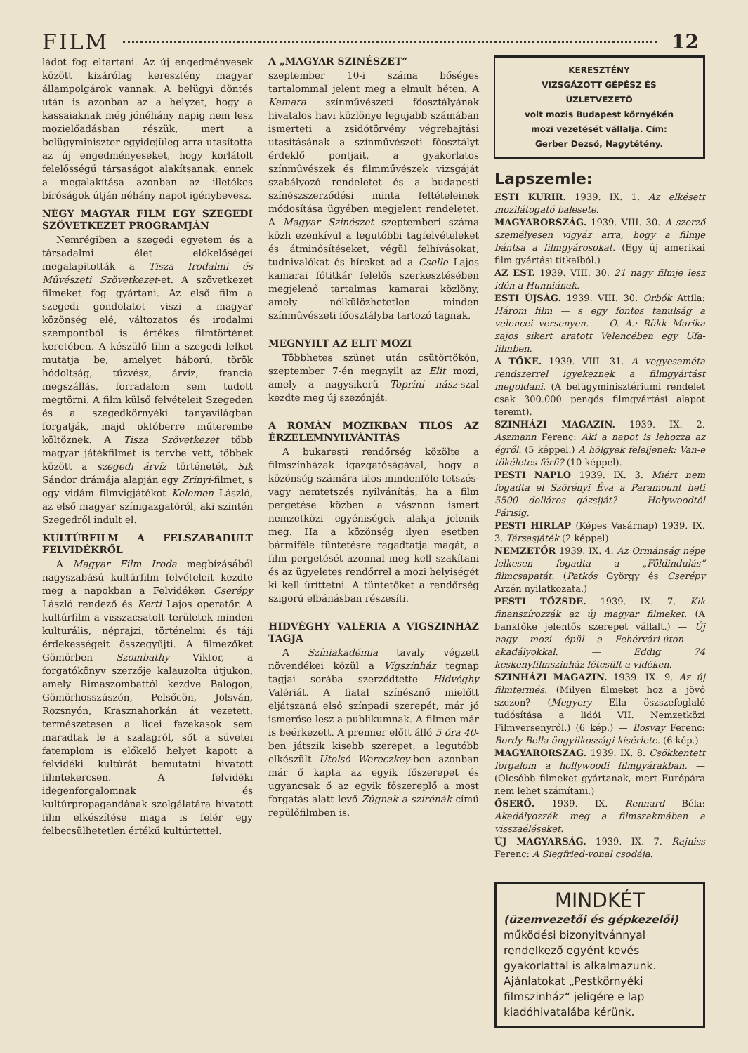FILM 12
ládot fog eltartani. Az új engedményesek között kizárólag keresztény magyar állampolgárok vannak. A belügyi döntés után is azonban az a helyzet, hogy a kassaiaknak még jónéhány napig nem lesz mozielőadásban részük, mert a belügyminiszter egyidejüleg arra utasította az új engedményeseket, hogy korlátolt felelősségű társaságot alakítsanak, ennek a megalakítása azonban az illetékes bíróságok útján néhány napot igénybevesz.
NÉGY MAGYAR FILM EGY SZEGEDI SZÖVETKEZET PROGRAMJÁN
Nemrégiben a szegedi egyetem és a társadalmi élet előkelőségei megalapították a Tisza Irodalmi és Művészeti Szövetkezet-et. A szövetkezet filmeket fog gyártani. Az első film a szegedi gondolatot viszi a magyar közönség elé, változatos és irodalmi szempontból is értékes filmtörténet keretében. A készülő film a szegedi lelket mutatja be, amelyet háború, török hódoltság, tűzvész, árvíz, francia megszállás, forradalom sem tudott megtörni. A film külső felvételeit Szegeden és a szegedkörnyéki tanyavilágban forgatják, majd októberre műterembe költöznek. A Tisza Szövetkezet több magyar játékfilmet is tervbe vett, többek között a szegedi árvíz történetét, Sik Sándor drámája alapján egy Zrinyi-filmet, s egy vidám filmvigjátékot Kelemen László, az első magyar színigazgatóról, aki szintén Szegedről indult el.
KULTÚRFILM A FELSZABADULT FELVIDÉKRŐL
A Magyar Film Iroda megbízásából nagyszabású kultúrfilm felvételeit kezdte meg a napokban a Felvidéken Cserépy László rendező és Kerti Lajos operatőr. A kultúrfilm a visszacsatolt területek minden kulturális, néprajzi, történelmi és táji érdekességeit összegyűjti. A filmezőket Gömörben Szombathy Viktor, a forgatókönyv szerzője kalauzolta útjukon, amely Rimaszombattól kezdve Balogon, Gömörhosszúszón, Pelsőcön, Jolsván, Rozsnyón, Krasznahorkán át vezetett, természetesen a licei fazekasok sem maradtak le a szalagról, sőt a süvetei fatemplom is előkelő helyet kapott a felvidéki kultúrát bemutatni hivatott filmtekercsen. A felvidéki idegenforgalomnak és kultúrpropagandának szolgálatára hivatott film elkészítése maga is felér egy felbecsülhetetlen értékű kultúrtettel.
A „MAGYAR SZINÉSZET“
szeptember 10-i száma bőséges tartalommal jelent meg a elmult héten. A Kamara színművészeti főosztályának hivatalos havi közlönye legujabb számában ismerteti a zsidótörvény végrehajtási utasításának a színművészeti főosztályt érdeklő pontjait, a gyakorlatos színművészek és filmművészek vizsgáját szabályozó rendeletet és a budapesti színészszerződési minta feltételeinek módosítása ügyében megjelent rendeletet. A Magyar Szinészet szeptemberi száma közli ezenkívül a legutóbbi tagfelvételeket és átminősítéseket, végül felhívásokat, tudnivalókat és híreket ad a Cselle Lajos kamarai főtitkár felelős szerkesztésében megjelenő tartalmas kamarai közlöny, amely nélkülözhetetlen minden színművészeti főosztályba tartozó tagnak.
MEGNYILT AZ ELIT MOZI
Többhetes szünet után csütörtökön, szeptember 7-én megnyilt az Elit mozi, amely a nagysikerű Toprini nász-szal kezdte meg új szezónját.
A ROMÁN MOZIKBAN TILOS AZ ÉRZELEMNYILVÁNÍTÁS
A bukaresti rendőrség közölte a filmszínházak igazgatóságával, hogy a közönség számára tilos mindenféle tetszés- vagy nemtetszés nyilvánítás, ha a film pergetése közben a vásznon ismert nemzetközi egyéniségek alakja jelenik meg. Ha a közönség ilyen esetben bármiféle tüntetésre ragadtatja magát, a film pergetését azonnal meg kell szakítani és az ügyeletes rendőrrel a mozi helyiségét ki kell üríttetni. A tüntetőket a rendőrség szigorú elbánásban részesíti.
HIDVÉGHY VALÉRIA A VIGSZINHÁZ TAGJA
A Színiakadémia tavaly végzett növendékei közül a Vígszínház tegnap tagjai sorába szerződtette Hidvéghy Valériát. A fiatal színésznő mielőtt eljátszaná első színpadi szerepét, már jó ismerőse lesz a publikumnak. A filmen már is beérkezett. A premier előtt álló 5 óra 40-ben játszik kisebb szerepet, a legutóbb elkészült Utolsó Wereczkey-ben azonban már ő kapta az egyik főszerepet és ugyancsak ő az egyik főszereplő a most forgatás alatt levő Zúgnak a szirénák című repülőfilmben is.
KERESZTÉNY
VIZSGÁZOTT GÉPÉSZ ÉS
ÜZLETVEZETŐ
volt mozis Budapest környékén
mozi vezetését vállalja. Cím:
Gerber Dezső, Nagytétény.
Lapszemle:
ESTI KURIR. 1939. IX. 1. Az elkésett mozilátogató balesete.
MAGYARORSZÁG. 1939. VIII. 30. A szerző személyesen vigyáz arra, hogy a filmje bántsa a filmgyárosokat. (Egy új amerikai film gyártási titkaiból.)
AZ EST. 1939. VIII. 30. 21 nagy filmje lesz idén a Hunniának.
ESTI ÚJSÁG. 1939. VIII. 30. Orbók Attila: Három film — s egy fontos tanulság a velencei versenyen. — O. A.: Rökk Marika zajos sikert aratott Velencében egy Ufa-filmben.
A TŐKE. 1939. VIII. 31. A vegyesaméta rendszerrel igyekeznek a filmgyártást megoldani. (A belügyminisztériumi rendelet csak 300.000 pengős filmgyártási alapot teremt).
SZINHÁZI MAGAZIN. 1939. IX. 2. Aszmann Ferenc: Aki a napot is lehozza az égről. (5 képpel.) A hölgyek feleljenek: Van-e tökéletes férfi? (10 képpel).
PESTI NAPLÓ 1939. IX. 3. Miért nem fogadta el Szörényi Éva a Paramount heti 5500 dolláros gázsiját? — Holywoodtól Párisig.
PESTI HIRLAP (Képes Vasárnap) 1939. IX. 3. Társasjáték (2 képpel).
NEMZETŐR 1939. IX. 4. Az Ormánság népe lelkesen fogadta a „Földindulás” filmcsapatát. (Patkós György és Cserépy Arzén nyilatkozata.)
PESTI TŐZSDE. 1939. IX. 7. Kik finanszírozzák az új magyar filmeket. (A banktőke jelentős szerepet vállalt.) — Új nagy mozi épül a Fehérvári-úton — akadályokkal. — Eddig 74 keskenyfilmszinház létesült a vidéken.
SZINHÁZI MAGAZIN. 1939. IX. 9. Az új filmtermés. (Milyen filmeket hoz a jövő szezon? (Megyery Ella öszszefoglaló tudósítása a lidói VII. Nemzetközi Filmversenyről.) (6 kép.) — Ilosvay Ferenc: Bordy Bella öngyilkossági kísérlete. (6 kép.)
MAGYARORSZÁG. 1939. IX. 8. Csökkentett forgalom a hollywoodi filmgyárakban. — (Olcsóbb filmeket gyártanak, mert Európára nem lehet számítani.)
ŐSERŐ. 1939. IX. Rennard Béla: Akadályozzák meg a filmszakmában a visszaéléseket.
ÚJ MAGYARSÁG. 1939. IX. 7. Rajniss Ferenc: A Siegfried-vonal csodája.
MINDKÉT
(üzemvezetői és gépkezelői) működési bizonyitvánnyal rendelkező egyént kevés gyakorlattal is alkalmazunk. Ajánlatokat „Pestkörnyéki filmszinház“ jeligére e lap kiadóhivatalába kérünk.